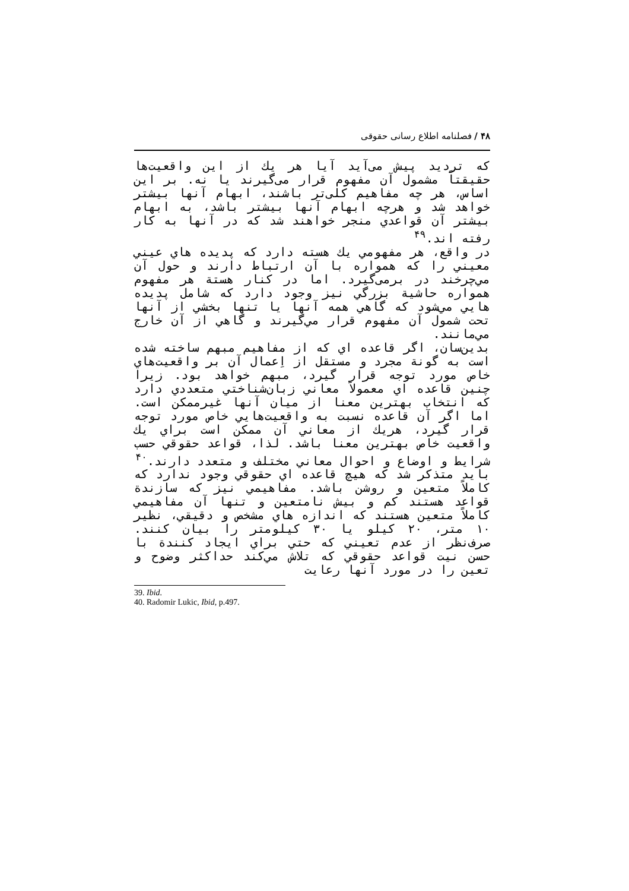۴۸ / فصلنامه اطلاع رسانی حقوقی
که تردید پیش می‌آید آیا هر یك از این واقعیت‌ها حقیقتاً مشمول آن مفهوم قرار می‌گیرند یا نه. بر این اساس، هر چه مفاهیم کلی‌تر باشند، ابهام آنها بیشتر خواهد شد و هرچه ابهام آنها بیشتر باشد، به ابهام بیشتر آن قواعدي منجر خواهند شد که در آنها به کار رفته اند.<sup>۴۹</sup>
در واقع، هر مفهومي يك هسته دارد که پدیده هاي عيني معيني را که همواره با آن ارتباط دارند و حول آن مي‌چرخند در برمی‌گیرد. اما در کنار هستة هر مفهوم همواره حاشیة بزرگي نیز وجود دارد که شامل پدیده هایي مي‌شود که گاهي همه آنها یا تنها بخشي از آنها تحت شمول آن مفهوم قرار مي‌گیرند و گاهي از آن خارج مي‌مانند.
بدین‌سان، اگر قاعده اي که از مفاهیم مبهم ساخته شده است به گونة مجرد و مستقل از اِعمال آن بر واقعیت‌هاي خاص مورد توجه قرار گیرد، مبهم خواهد بود. زیرا چنین قاعده اي معمولاً معاني زبان‌شناختي متعددي دارد که انتخاب بهترین معنا از میان آنها غیرممکن است. اما اگر آن قاعده نسبت به واقعیت‌هایي خاص مورد توجه قرار گیرد، هریك از معاني آن ممکن است براي يك واقعیت خاص بهترین معنا باشد. لذا، قواعد حقوقي حسب شرایط و اوضاع و احوال معاني مختلف و متعدد دارند.<sup>۴۰</sup>
باید متذکر شد که هیچ قاعده اي حقوقي وجود ندارد که کاملاً متعین و روشن باشد. مفاهیمي نیز که سازندة قواعد هستند کم و بیش نامتعین و تنها آن مفاهیمي کاملاً متعین هستند که اندازه هاي مشخص و دقیقي، نظیر ۱۰ متر، ۲۰ کیلو یا ۳۰ کیلومتر را بیان کنند. صرف‌نظر از عدم تعیني که حتي براي ایجاد کنندة با حسن نیت قواعد حقوقي که تلاش مي‌کند حداکثر وضوح و تعین را در مورد آنها رعایت
39. Ibid.
40. Radomir Lukic, Ibid, p.497.